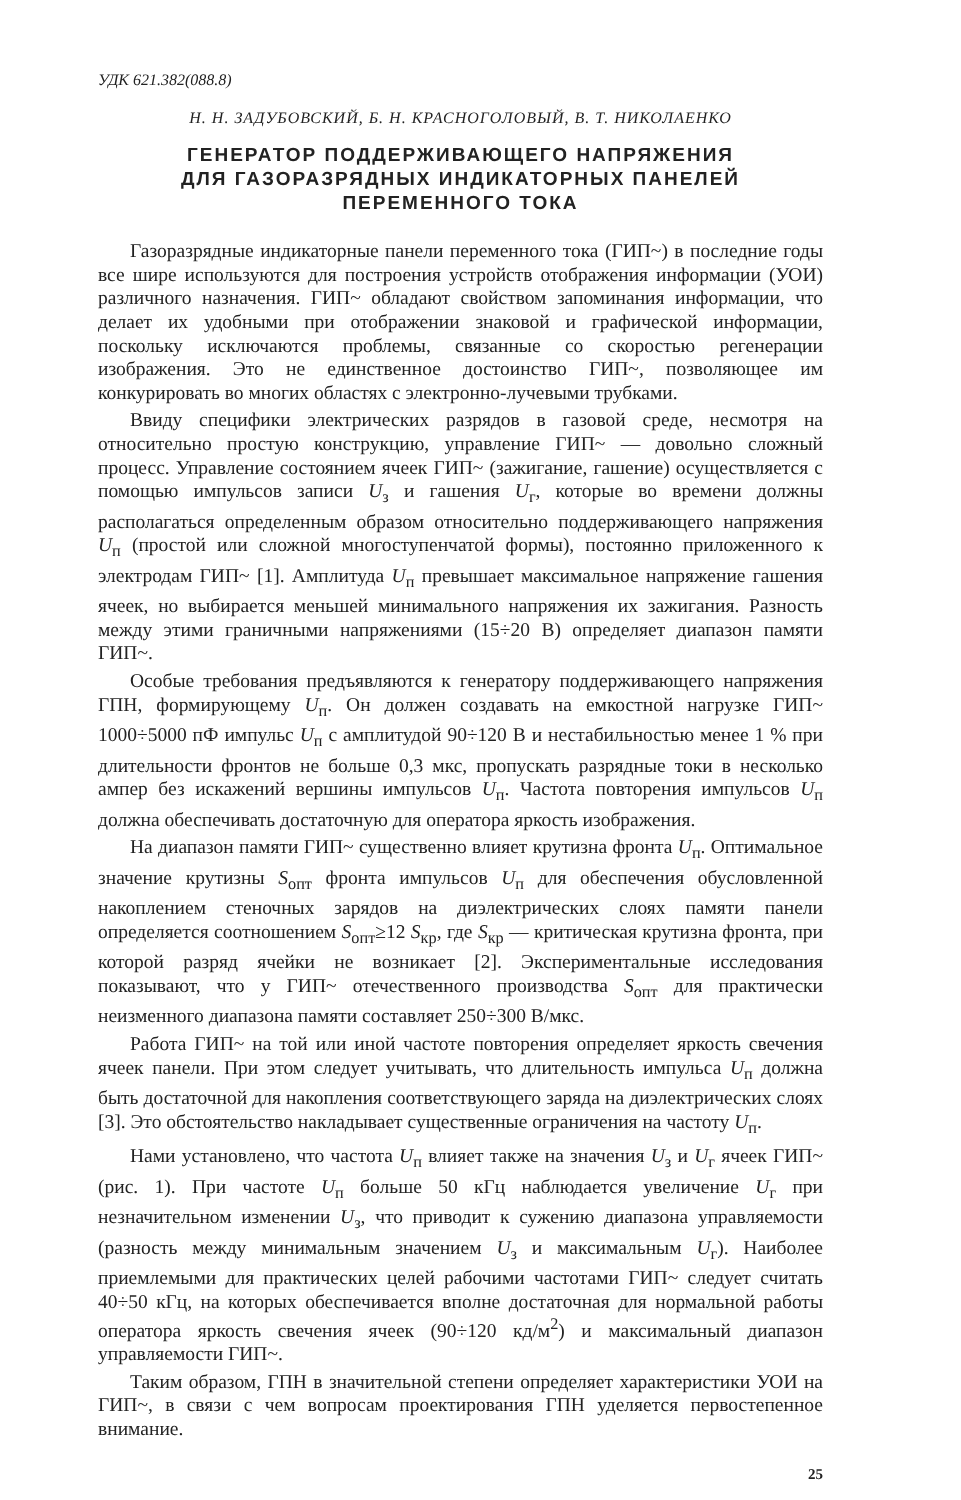УДК 621.382(088.8)
Н. Н. ЗАДУБОВСКИЙ, Б. Н. КРАСНОГОЛОВЫЙ, В. Т. НИКОЛАЕНКО
ГЕНЕРАТОР ПОДДЕРЖИВАЮЩЕГО НАПРЯЖЕНИЯ
ДЛЯ ГАЗОРАЗРЯДНЫХ ИНДИКАТОРНЫХ ПАНЕЛЕЙ
ПЕРЕМЕННОГО ТОКА
Газоразрядные индикаторные панели переменного тока (ГИП~) в последние годы все шире используются для построения устройств отображения информации (УОИ) различного назначения. ГИП~ обладают свойством запоминания информации, что делает их удобными при отображении знаковой и графической информации, поскольку исключаются проблемы, связанные со скоростью регенерации изображения. Это не единственное достоинство ГИП~, позволяющее им конкурировать во многих областях с электронно-лучевыми трубками.
Ввиду специфики электрических разрядов в газовой среде, несмотря на относительно простую конструкцию, управление ГИП~ — довольно сложный процесс. Управление состоянием ячеек ГИП~ (зажигание, гашение) осуществляется с помощью импульсов записи U<sub>з</sub> и гашения U<sub>г</sub>, которые во времени должны располагаться определенным образом относительно поддерживающего напряжения U<sub>п</sub> (простой или сложной многоступенчатой формы), постоянно приложенного к электродам ГИП~ [1]. Амплитуда U<sub>п</sub> превышает максимальное напряжение гашения ячеек, но выбирается меньшей минимального напряжения их зажигания. Разность между этими граничными напряжениями (15÷20 В) определяет диапазон памяти ГИП~.
Особые требования предъявляются к генератору поддерживающего напряжения ГПН, формирующему U<sub>п</sub>. Он должен создавать на емкостной нагрузке ГИП~ 1000÷5000 пФ импульс U<sub>п</sub> с амплитудой 90÷120 В и нестабильностью менее 1 % при длительности фронтов не больше 0,3 мкс, пропускать разрядные токи в несколько ампер без искажений вершины импульсов U<sub>п</sub>. Частота повторения импульсов U<sub>п</sub> должна обеспечивать достаточную для оператора яркость изображения.
На диапазон памяти ГИП~ существенно влияет крутизна фронта U<sub>п</sub>. Оптимальное значение крутизны S<sub>опт</sub> фронта импульсов U<sub>п</sub> для обеспечения обусловленной накоплением стеночных зарядов на диэлектрических слоях памяти панели определяется соотношением S<sub>опт</sub>≥12 S<sub>кр</sub>, где S<sub>кр</sub> — критическая крутизна фронта, при которой разряд ячейки не возникает [2]. Экспериментальные исследования показывают, что у ГИП~ отечественного производства S<sub>опт</sub> для практически неизменного диапазона памяти составляет 250÷300 В/мкс.
Работа ГИП~ на той или иной частоте повторения определяет яркость свечения ячеек панели. При этом следует учитывать, что длительность импульса U<sub>п</sub> должна быть достаточной для накопления соответствующего заряда на диэлектрических слоях [3]. Это обстоятельство накладывает существенные ограничения на частоту U<sub>п</sub>.
Нами установлено, что частота U<sub>п</sub> влияет также на значения U<sub>з</sub> и U<sub>г</sub> ячеек ГИП~ (рис. 1). При частоте U<sub>п</sub> больше 50 кГц наблюдается увеличение U<sub>г</sub> при незначительном изменении U<sub>з</sub>, что приводит к сужению диапазона управляемости (разность между минимальным значением U<sub>з</sub> и максимальным U<sub>г</sub>). Наиболее приемлемыми для практических целей рабочими частотами ГИП~ следует считать 40÷50 кГц, на которых обеспечивается вполне достаточная для нормальной работы оператора яркость свечения ячеек (90÷120 кд/м<sup>2</sup>) и максимальный диапазон управляемости ГИП~.
Таким образом, ГПН в значительной степени определяет характеристики УОИ на ГИП~, в связи с чем вопросам проектирования ГПН уделяется первостепенное внимание.
25